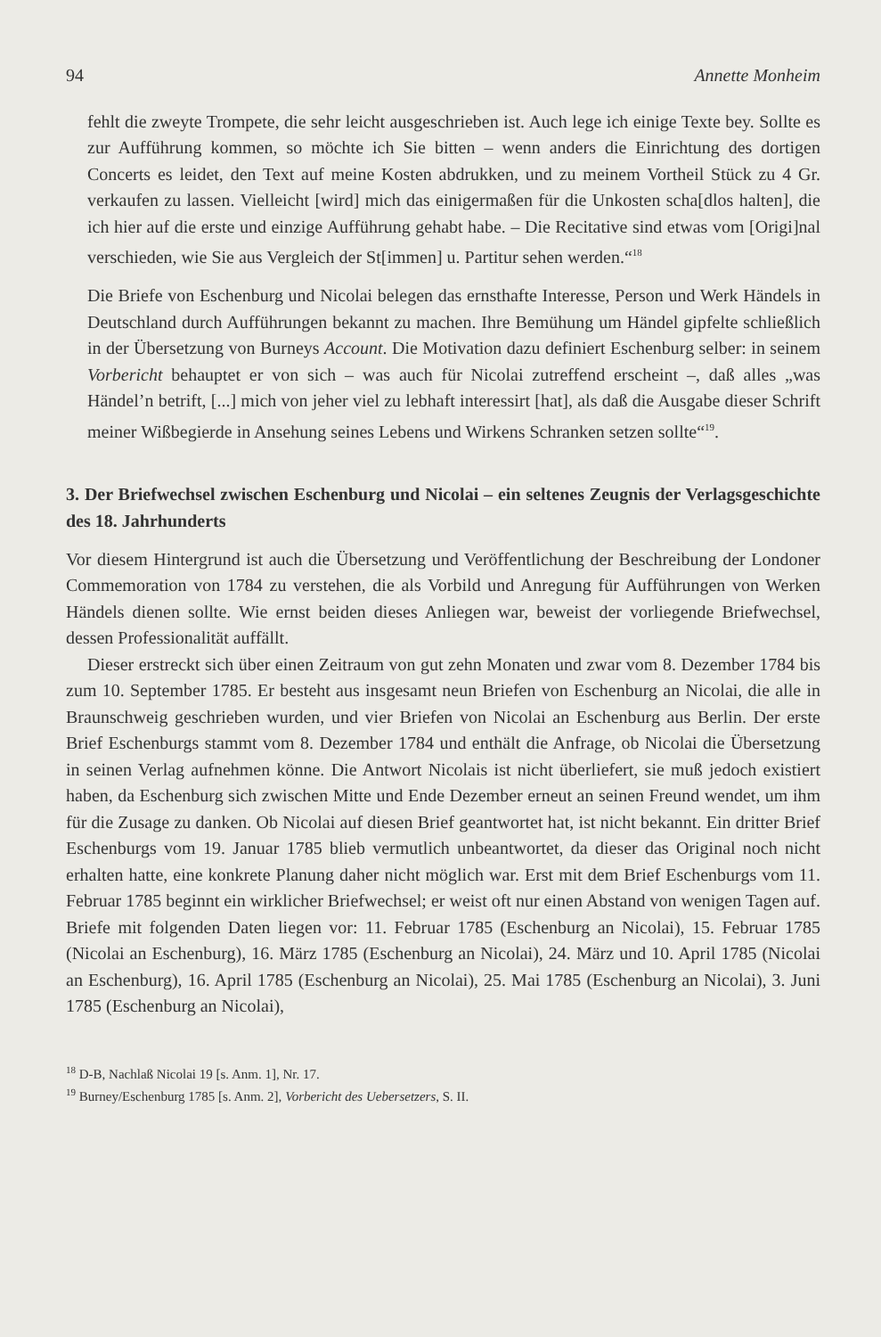94 Annette Monheim
fehlt die zweyte Trompete, die sehr leicht ausgeschrieben ist. Auch lege ich einige Texte bey. Sollte es zur Aufführung kommen, so möchte ich Sie bitten – wenn anders die Einrichtung des dortigen Concerts es leidet, den Text auf meine Kosten abdrukken, und zu meinem Vortheil Stück zu 4 Gr. verkaufen zu lassen. Vielleicht [wird] mich das einigermaßen für die Unkosten scha[dlos halten], die ich hier auf die erste und einzige Aufführung gehabt habe. – Die Recitative sind etwas vom [Origi]nal verschieden, wie Sie aus Vergleich der St[immen] u. Partitur sehen werden.“<sup>18</sup>
Die Briefe von Eschenburg und Nicolai belegen das ernsthafte Interesse, Person und Werk Händels in Deutschland durch Aufführungen bekannt zu machen. Ihre Bemühung um Händel gipfelte schließlich in der Übersetzung von Burneys Account. Die Motivation dazu definiert Eschenburg selber: in seinem Vorbericht behauptet er von sich – was auch für Nicolai zutreffend erscheint –, daß alles „was Händel’n betrift, [...] mich von jeher viel zu lebhaft interessirt [hat], als daß die Ausgabe dieser Schrift meiner Wißbegierde in Ansehung seines Lebens und Wirkens Schranken setzen sollte“<sup>19</sup>.
3. Der Briefwechsel zwischen Eschenburg und Nicolai – ein seltenes Zeugnis der Verlagsgeschichte des 18. Jahrhunderts
Vor diesem Hintergrund ist auch die Übersetzung und Veröffentlichung der Beschreibung der Londoner Commemoration von 1784 zu verstehen, die als Vorbild und Anregung für Aufführungen von Werken Händels dienen sollte. Wie ernst beiden dieses Anliegen war, beweist der vorliegende Briefwechsel, dessen Professionalität auffällt.
Dieser erstreckt sich über einen Zeitraum von gut zehn Monaten und zwar vom 8. Dezember 1784 bis zum 10. September 1785. Er besteht aus insgesamt neun Briefen von Eschenburg an Nicolai, die alle in Braunschweig geschrieben wurden, und vier Briefen von Nicolai an Eschenburg aus Berlin. Der erste Brief Eschenburgs stammt vom 8. Dezember 1784 und enthält die Anfrage, ob Nicolai die Übersetzung in seinen Verlag aufnehmen könne. Die Antwort Nicolais ist nicht überliefert, sie muß jedoch existiert haben, da Eschenburg sich zwischen Mitte und Ende Dezember erneut an seinen Freund wendet, um ihm für die Zusage zu danken. Ob Nicolai auf diesen Brief geantwortet hat, ist nicht bekannt. Ein dritter Brief Eschenburgs vom 19. Januar 1785 blieb vermutlich unbeantwortet, da dieser das Original noch nicht erhalten hatte, eine konkrete Planung daher nicht möglich war. Erst mit dem Brief Eschenburgs vom 11. Februar 1785 beginnt ein wirklicher Briefwechsel; er weist oft nur einen Abstand von wenigen Tagen auf. Briefe mit folgenden Daten liegen vor: 11. Februar 1785 (Eschenburg an Nicolai), 15. Februar 1785 (Nicolai an Eschenburg), 16. März 1785 (Eschenburg an Nicolai), 24. März und 10. April 1785 (Nicolai an Eschenburg), 16. April 1785 (Eschenburg an Nicolai), 25. Mai 1785 (Eschenburg an Nicolai), 3. Juni 1785 (Eschenburg an Nicolai),
<sup>18</sup> D-B, Nachlaß Nicolai 19 [s. Anm. 1], Nr. 17.
<sup>19</sup> Burney/Eschenburg 1785 [s. Anm. 2], Vorbericht des Uebersetzers, S. II.